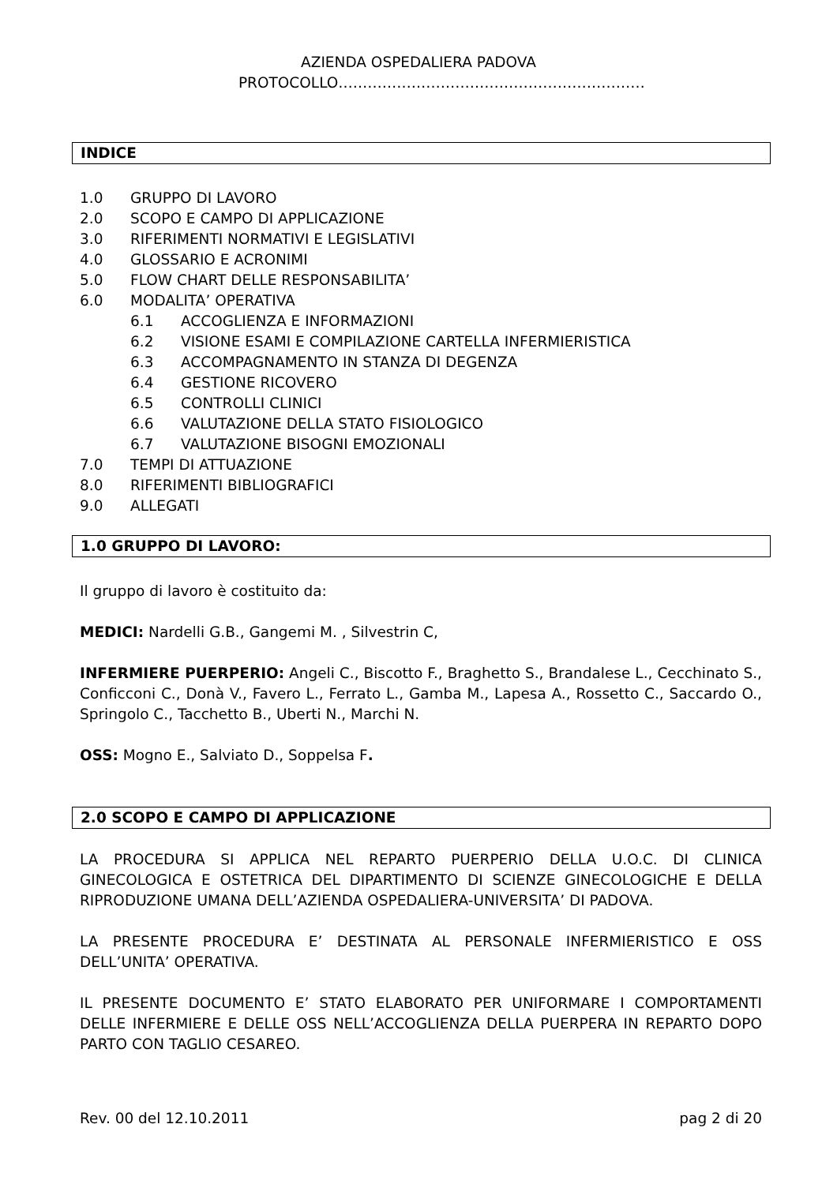AZIENDA OSPEDALIERA PADOVA
PROTOCOLLO………………………………………………………
INDICE
1.0 GRUPPO DI LAVORO
2.0 SCOPO E CAMPO DI APPLICAZIONE
3.0 RIFERIMENTI NORMATIVI E LEGISLATIVI
4.0 GLOSSARIO E ACRONIMI
5.0 FLOW CHART DELLE RESPONSABILITA’
6.0 MODALITA’ OPERATIVA
6.1 ACCOGLIENZA E INFORMAZIONI
6.2 VISIONE ESAMI E COMPILAZIONE CARTELLA INFERMIERISTICA
6.3 ACCOMPAGNAMENTO IN STANZA DI DEGENZA
6.4 GESTIONE RICOVERO
6.5 CONTROLLI CLINICI
6.6 VALUTAZIONE DELLA STATO FISIOLOGICO
6.7 VALUTAZIONE BISOGNI EMOZIONALI
7.0 TEMPI DI ATTUAZIONE
8.0 RIFERIMENTI BIBLIOGRAFICI
9.0 ALLEGATI
1.0 GRUPPO DI LAVORO:
Il gruppo di lavoro è costituito da:
MEDICI: Nardelli G.B., Gangemi M. , Silvestrin C,
INFERMIERE PUERPERIO: Angeli C., Biscotto F., Braghetto S., Brandalese L., Cecchinato S., Conficconi C., Donà V., Favero L., Ferrato L., Gamba M., Lapesa A., Rossetto C., Saccardo O., Springolo C., Tacchetto B., Uberti N., Marchi N.
OSS: Mogno E., Salviato D., Soppelsa F.
2.0 SCOPO E CAMPO DI APPLICAZIONE
LA PROCEDURA SI APPLICA NEL REPARTO PUERPERIO DELLA U.O.C. DI CLINICA GINECOLOGICA E OSTETRICA DEL DIPARTIMENTO DI SCIENZE GINECOLOGICHE E DELLA RIPRODUZIONE UMANA DELL’AZIENDA OSPEDALIERA-UNIVERSITA’ DI PADOVA.
LA PRESENTE PROCEDURA E’ DESTINATA AL PERSONALE INFERMIERISTICO E OSS DELL’UNITA’ OPERATIVA.
IL PRESENTE DOCUMENTO E’ STATO ELABORATO PER UNIFORMARE I COMPORTAMENTI DELLE INFERMIERE E DELLE OSS NELL’ACCOGLIENZA DELLA PUERPERA IN REPARTO DOPO PARTO CON TAGLIO CESAREO.
Rev. 00 del 12.10.2011 pag 2 di 20